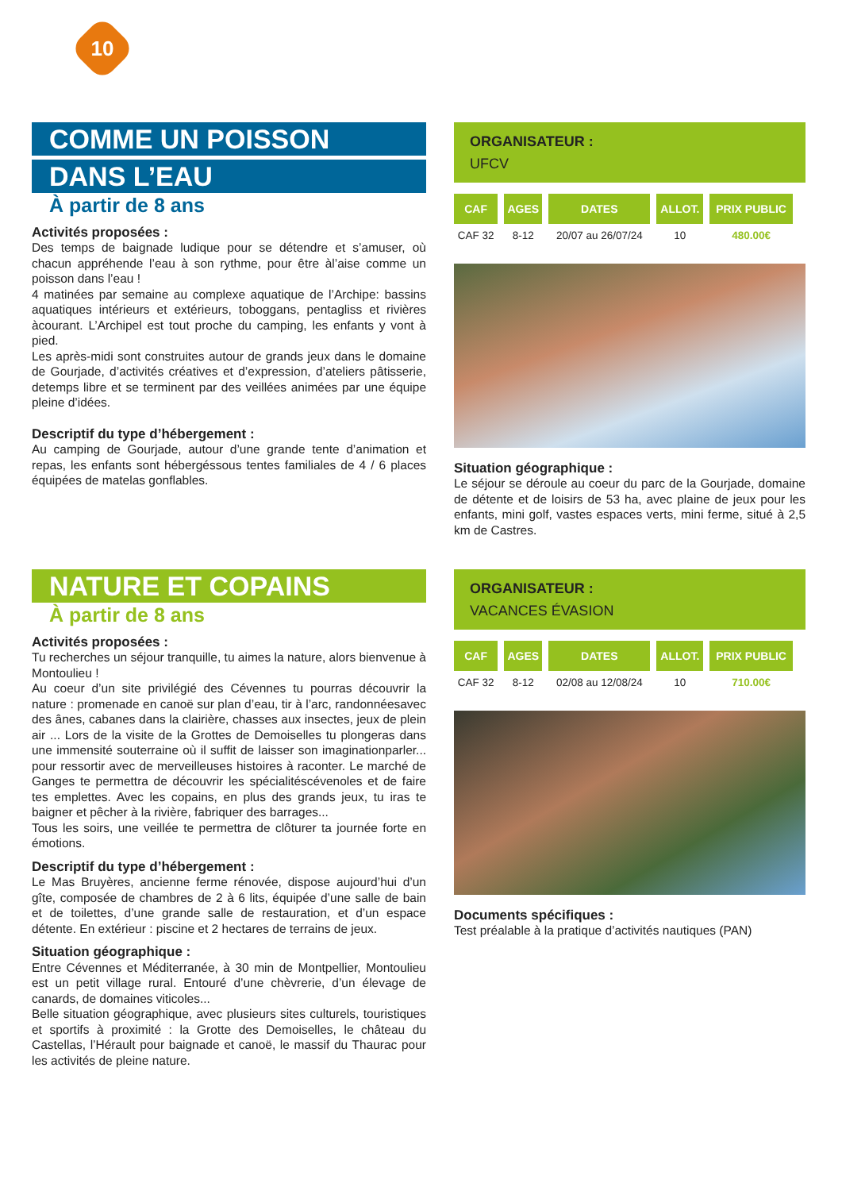10
COMME UN POISSON
DANS L’EAU
À partir de 8 ans
Activités proposées :
Des temps de baignade ludique pour se détendre et s’amuser, où chacun appréhende l’eau à son rythme, pour être àl’aise comme un poisson dans l’eau !
4 matinées par semaine au complexe aquatique de l’Archipe: bassins aquatiques intérieurs et extérieurs, toboggans, pentagliss et rivières àcourant. L’Archipel est tout proche du camping, les enfants y vont à pied.
Les après-midi sont construites autour de grands jeux dans le domaine de Gourjade, d’activités créatives et d’expression, d’ateliers pâtisserie, detemps libre et se terminent par des veillées animées par une équipe pleine d’idées.
Descriptif du type d’hébergement :
Au camping de Gourjade, autour d’une grande tente d’animation et repas, les enfants sont hébergéssous tentes familiales de 4 / 6 places équipées de matelas gonflables.
ORGANISATEUR :
UFCV
| CAF | AGES | DATES | ALLOT. | PRIX PUBLIC |
| --- | --- | --- | --- | --- |
| CAF 32 | 8-12 | 20/07 au 26/07/24 | 10 | 480.00€ |
Situation géographique :
Le séjour se déroule au coeur du parc de la Gourjade, domaine de détente et de loisirs de 53 ha, avec plaine de jeux pour les enfants, mini golf, vastes espaces verts, mini ferme, situé à 2,5 km de Castres.
NATURE ET COPAINS
À partir de 8 ans
Activités proposées :
Tu recherches un séjour tranquille, tu aimes la nature, alors bienvenue à Montoulieu !
Au coeur d’un site privilégié des Cévennes tu pourras découvrir la nature : promenade en canoë sur plan d’eau, tir à l’arc, randonnéesavec des ânes, cabanes dans la clairière, chasses aux insectes, jeux de plein air ... Lors de la visite de la Grottes de Demoiselles tu plongeras dans une immensité souterraine où il suffit de laisser son imaginationparler... pour ressortir avec de merveilleuses histoires à raconter. Le marché de Ganges te permettra de découvrir les spécialitéscévenoles et de faire tes emplettes. Avec les copains, en plus des grands jeux, tu iras te baigner et pêcher à la rivière, fabriquer des barrages...
Tous les soirs, une veillée te permettra de clôturer ta journée forte en émotions.
Descriptif du type d’hébergement :
Le Mas Bruyères, ancienne ferme rénovée, dispose aujourd’hui d’un gîte, composée de chambres de 2 à 6 lits, équipée d’une salle de bain et de toilettes, d’une grande salle de restauration, et d’un espace détente. En extérieur : piscine et 2 hectares de terrains de jeux.
Situation géographique :
Entre Cévennes et Méditerranée, à 30 min de Montpellier, Montoulieu est un petit village rural. Entouré d’une chèvrerie, d’un élevage de canards, de domaines viticoles...
Belle situation géographique, avec plusieurs sites culturels, touristiques et sportifs à proximité : la Grotte des Demoiselles, le château du Castellas, l’Hérault pour baignade et canoë, le massif du Thaurac pour les activités de pleine nature.
ORGANISATEUR :
VACANCES ÉVASION
| CAF | AGES | DATES | ALLOT. | PRIX PUBLIC |
| --- | --- | --- | --- | --- |
| CAF 32 | 8-12 | 02/08 au 12/08/24 | 10 | 710.00€ |
Documents spécifiques :
Test préalable à la pratique d’activités nautiques (PAN)